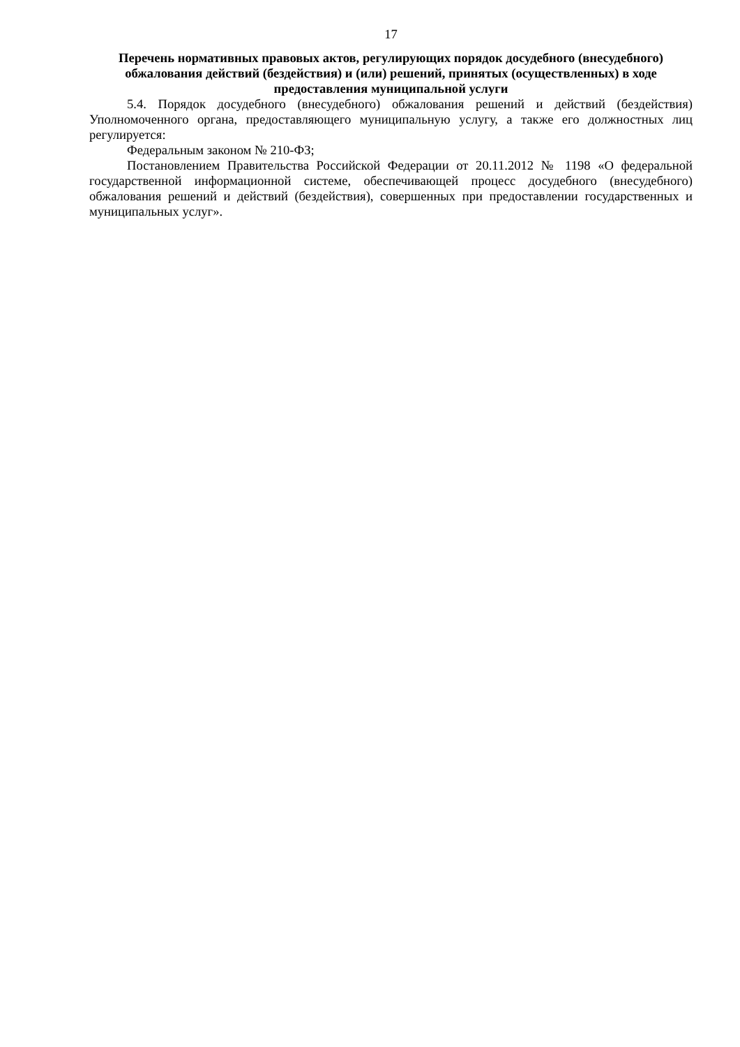17
Перечень нормативных правовых актов, регулирующих порядок досудебного (внесудебного) обжалования действий (бездействия) и (или) решений, принятых (осуществленных) в ходе предоставления муниципальной услуги
5.4. Порядок досудебного (внесудебного) обжалования решений и действий (бездействия) Уполномоченного органа, предоставляющего муниципальную услугу, а также его должностных лиц регулируется:
Федеральным законом № 210-ФЗ;
Постановлением Правительства Российской Федерации от 20.11.2012 № 1198 «О федеральной государственной информационной системе, обеспечивающей процесс досудебного (внесудебного) обжалования решений и действий (бездействия), совершенных при предоставлении государственных и муниципальных услуг».